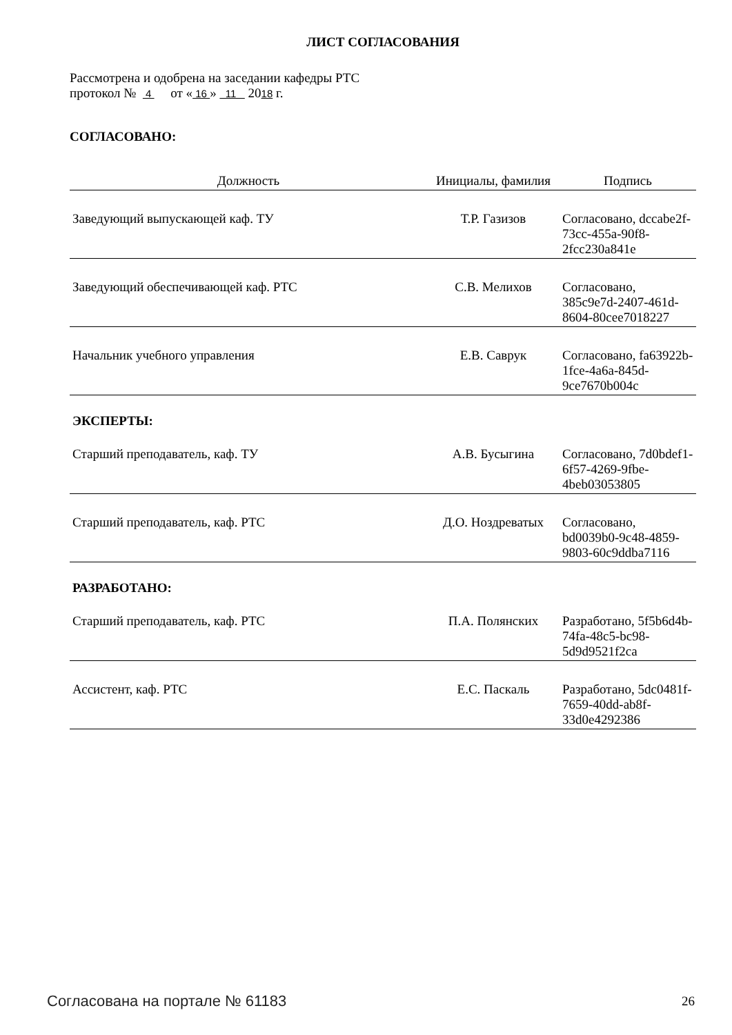ЛИСТ СОГЛАСОВАНИЯ
Рассмотрена и одобрена на заседании кафедры РТС
протокол № 4 от « 16 » 11 2018 г.
СОГЛАСОВАНО:
| Должность | Инициалы, фамилия | Подпись |
| --- | --- | --- |
| Заведующий выпускающей каф. ТУ | Т.Р. Газизов | Согласовано, dccabe2f-73cc-455a-90f8-2fcc230a841e |
| Заведующий обеспечивающей каф. РТС | С.В. Мелихов | Согласовано, 385c9e7d-2407-461d-8604-80cee7018227 |
| Начальник учебного управления | Е.В. Саврук | Согласовано, fa63922b-1fce-4a6a-845d-9ce7670b004c |
ЭКСПЕРТЫ:
| Старший преподаватель, каф. ТУ | А.В. Бусыгина | Согласовано, 7d0bdef1-6f57-4269-9fbe-4beb03053805 |
| Старший преподаватель, каф. РТС | Д.О. Ноздреватых | Согласовано, bd0039b0-9c48-4859-9803-60c9ddba7116 |
РАЗРАБОТАНО:
| Старший преподаватель, каф. РТС | П.А. Полянских | Разработано, 5f5b6d4b-74fa-48c5-bc98-5d9d9521f2ca |
| Ассистент, каф. РТС | Е.С. Паскаль | Разработано, 5dc0481f-7659-40dd-ab8f-33d0e4292386 |
Согласована на портале № 61183 26